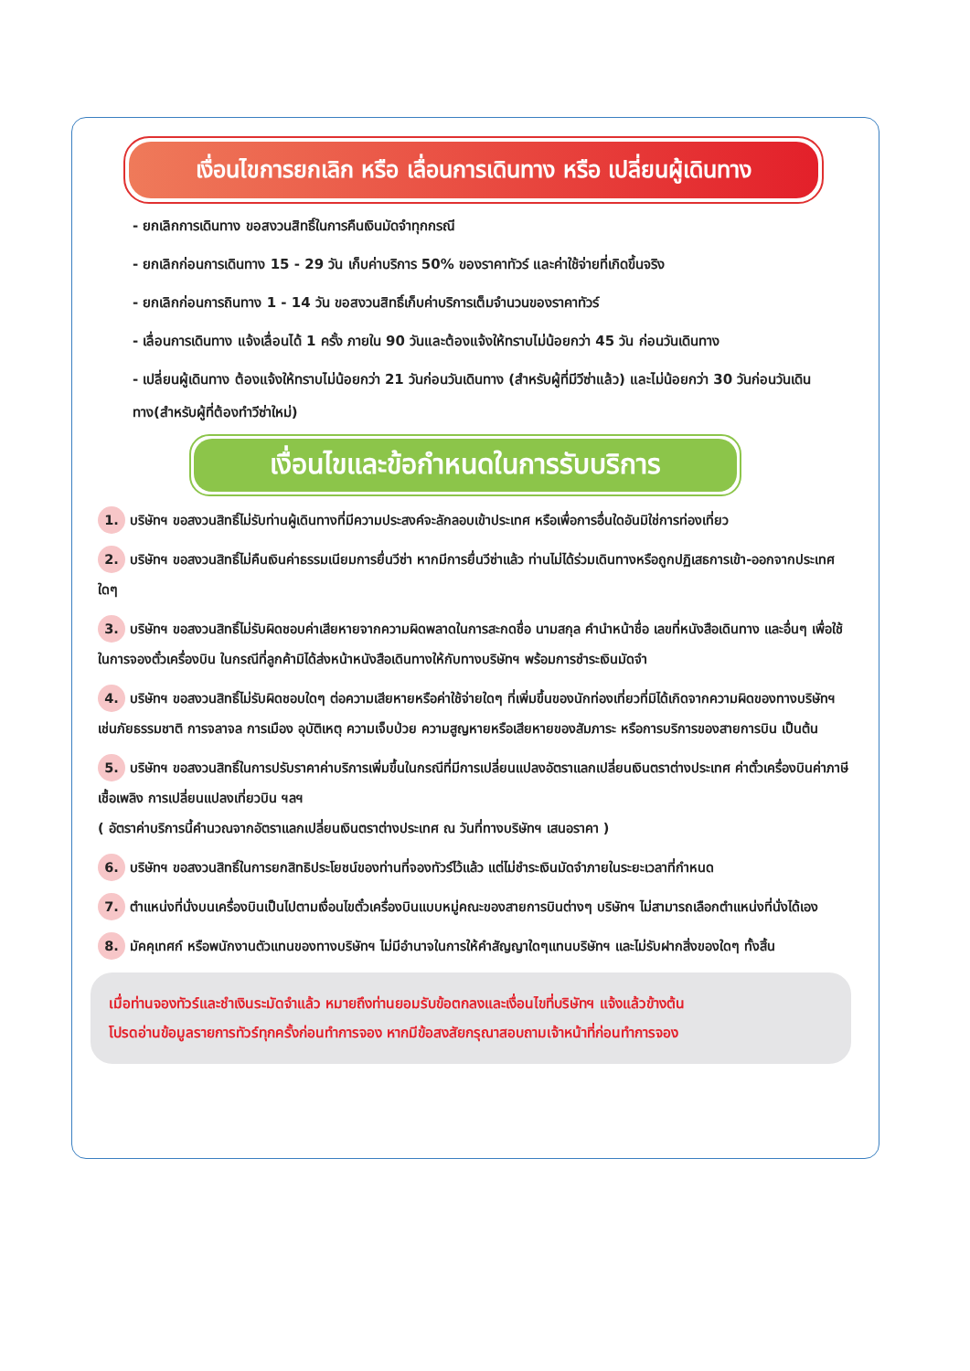เงื่อนไขการยกเลิก หรือ เลื่อนการเดินทาง หรือ เปลี่ยนผู้เดินทาง
- ยกเลิกการเดินทาง ขอสงวนสิทธิ์ในการคืนเงินมัดจำทุกกรณี
- ยกเลิกก่อนการเดินทาง 15 - 29 วัน เก็บค่าบริการ 50% ของราคาทัวร์ และค่าใช้จ่ายที่เกิดขึ้นจริง
- ยกเลิกก่อนการถินทาง 1 - 14 วัน ขอสงวนสิทธิ์เก็บค่าบริการเต็มจำนวนของราคาทัวร์
- เลื่อนการเดินทาง แจ้งเลื่อนได้ 1 ครั้ง ภายใน 90 วันและต้องแจ้งให้ทราบไม่น้อยกว่า 45 วัน ก่อนวันเดินทาง
- เปลี่ยนผู้เดินทาง ต้องแจ้งให้ทราบไม่น้อยกว่า 21 วันก่อนวันเดินทาง (สำหรับผู้ที่มีวีซ่าแล้ว) และไม่น้อยกว่า 30 วันก่อนวันเดินทาง(สำหรับผู้ที่ต้องทำวีซ่าใหม่)
เงื่อนไขและข้อกำหนดในการรับบริการ
1. บริษัทฯ ขอสงวนสิทธิ์ไม่รับท่านผู้เดินทางที่มีความประสงค์จะลักลอบเข้าประเทศ หรือเพื่อการอื่นใดอันมิใช่การท่องเที่ยว
2. บริษัทฯ ขอสงวนสิทธิ์ไม่คืนเงินค่าธรรมเนียมการยื่นวีซ่า หากมีการยื่นวีซ่าแล้ว ท่านไม่ได้ร่วมเดินทางหรือถูกปฏิเสธการเข้า-ออกจากประเทศใดๆ
3. บริษัทฯ ขอสงวนสิทธิ์ไม่รับผิดชอบค่าเสียหายจากความผิดพลาดในการสะกดชื่อ นามสกุล คำนำหน้าชื่อ เลขที่หนังสือเดินทาง และอื่นๆ เพื่อใช้ในการจองตั๋วเครื่องบิน ในกรณีที่ลูกค้ามิได้ส่งหน้าหนังสือเดินทางให้กับทางบริษัทฯ พร้อมการชำระเงินมัดจำ
4. บริษัทฯ ขอสงวนสิทธิ์ไม่รับผิดชอบใดๆ ต่อความเสียหายหรือค่าใช้จ่ายใดๆ ที่เพิ่มขึ้นของนักท่องเที่ยวที่มิได้เกิดจากความผิดของทางบริษัทฯ เช่นภัยธรรมชาติ การจลาจล การเมือง อุบัติเหตุ ความเจ็บป่วย ความสูญหายหรือเสียหายของสัมภาระ หรือการบริการของสายการบิน เป็นต้น
5. บริษัทฯ ขอสงวนสิทธิ์ในการปรับราคาค่าบริการเพิ่มขึ้นในกรณีที่มีการเปลี่ยนแปลงอัตราแลกเปลี่ยนเงินตราต่างประเทศ ค่าตั๋วเครื่องบินค่าภาษีเชื้อเพลิง การเปลี่ยนแปลงเที่ยวบิน ฯลฯ
( อัตราค่าบริการนี้คำนวณจากอัตราแลกเปลี่ยนเงินตราต่างประเทศ ณ วันที่ทางบริษัทฯ เสนอราคา )
6. บริษัทฯ ขอสงวนสิทธิ์ในการยกสิทธิประโยชน์ของท่านที่จองทัวร์ไว้แล้ว แต่ไม่ชำระเงินมัดจำภายในระยะเวลาที่กำหนด
7. ตำแหน่งที่นั่งบนเครื่องบินเป็นไปตามเงื่อนไขตั๋วเครื่องบินแบบหมู่คณะของสายการบินต่างๆ บริษัทฯ ไม่สามารถเลือกตำแหน่งที่นั่งได้เอง
8. มัคคุเทศก์ หรือพนักงานตัวแทนของทางบริษัทฯ ไม่มีอำนาจในการให้คำสัญญาใดๆแทนบริษัทฯ และไม่รับฝากสิ่งของใดๆ ทั้งสิ้น
เมื่อท่านจองทัวร์และชำเงินระมัดจำแล้ว หมายถึงท่านยอมรับข้อตกลงและเงื่อนไขที่บริษัทฯ แจ้งแล้วข้างต้น
โปรดอ่านข้อมูลรายการทัวร์ทุกครั้งก่อนทำการจอง หากมีข้อสงสัยกรุณาสอบถามเจ้าหน้าที่ก่อนทำการจอง